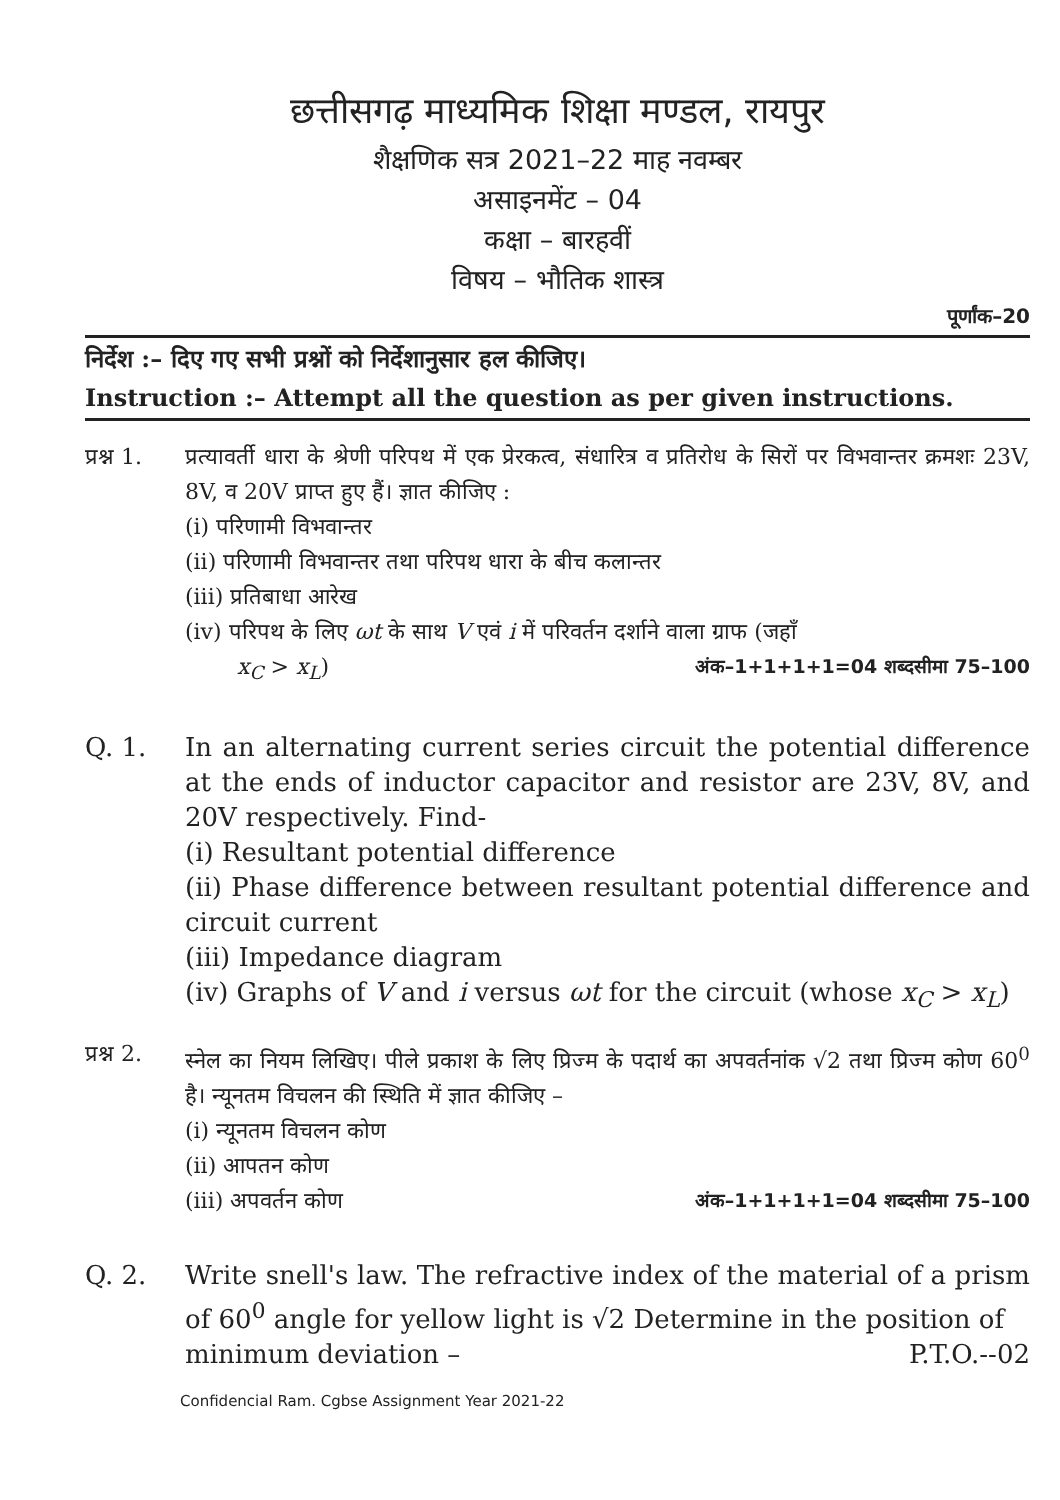छत्तीसगढ़ माध्यमिक शिक्षा मण्डल, रायपुर
शैक्षणिक सत्र 2021–22 माह नवम्बर
असाइनमेंट – 04
कक्षा – बारहवीं
विषय – भौतिक शास्त्र
पूर्णांक–20
निर्देश :– दिए गए सभी प्रश्नों को निर्देशानुसार हल कीजिए।
Instruction :– Attempt all the question as per given instructions.
प्रश्न 1.
प्रत्यावर्ती धारा के श्रेणी परिपथ में एक प्रेरकत्व, संधारित्र व प्रतिरोध के सिरों पर विभवान्तर क्रमशः 23V, 8V, व 20V प्राप्त हुए हैं। ज्ञात कीजिए :
(i) परिणामी विभवान्तर
(ii) परिणामी विभवान्तर तथा परिपथ धारा के बीच कलान्तर
(iii) प्रतिबाधा आरेख
(iv) परिपथ के लिए ωt के साथ V एवं i में परिवर्तन दर्शाने वाला ग्राफ (जहाँ
x<sub>C</sub> > x<sub>L</sub>) अंक–1+1+1+1=04 शब्दसीमा 75–100
Q. 1. In an alternating current series circuit the potential difference at the ends of inductor capacitor and resistor are 23V, 8V, and 20V respectively. Find-
(i) Resultant potential difference
(ii) Phase difference between resultant potential difference and circuit current
(iii) Impedance diagram
(iv) Graphs of V and i versus ωt for the circuit (whose x<sub>C</sub> > x<sub>L</sub>)
प्रश्न 2.
स्नेल का नियम लिखिए। पीले प्रकाश के लिए प्रिज्म के पदार्थ का अपवर्तनांक √2 तथा प्रिज्म कोण 60<sup>0</sup> है। न्यूनतम विचलन की स्थिति में ज्ञात कीजिए –
(i) न्यूनतम विचलन कोण
(ii) आपतन कोण
(iii) अपवर्तन कोण अंक–1+1+1+1=04 शब्दसीमा 75–100
Q. 2. Write snell's law. The refractive index of the material of a prism of 60<sup>0</sup> angle for yellow light is √2 Determine in the position of
minimum deviation – P.T.O.--02
Confidencial Ram. Cgbse Assignment Year 2021-22